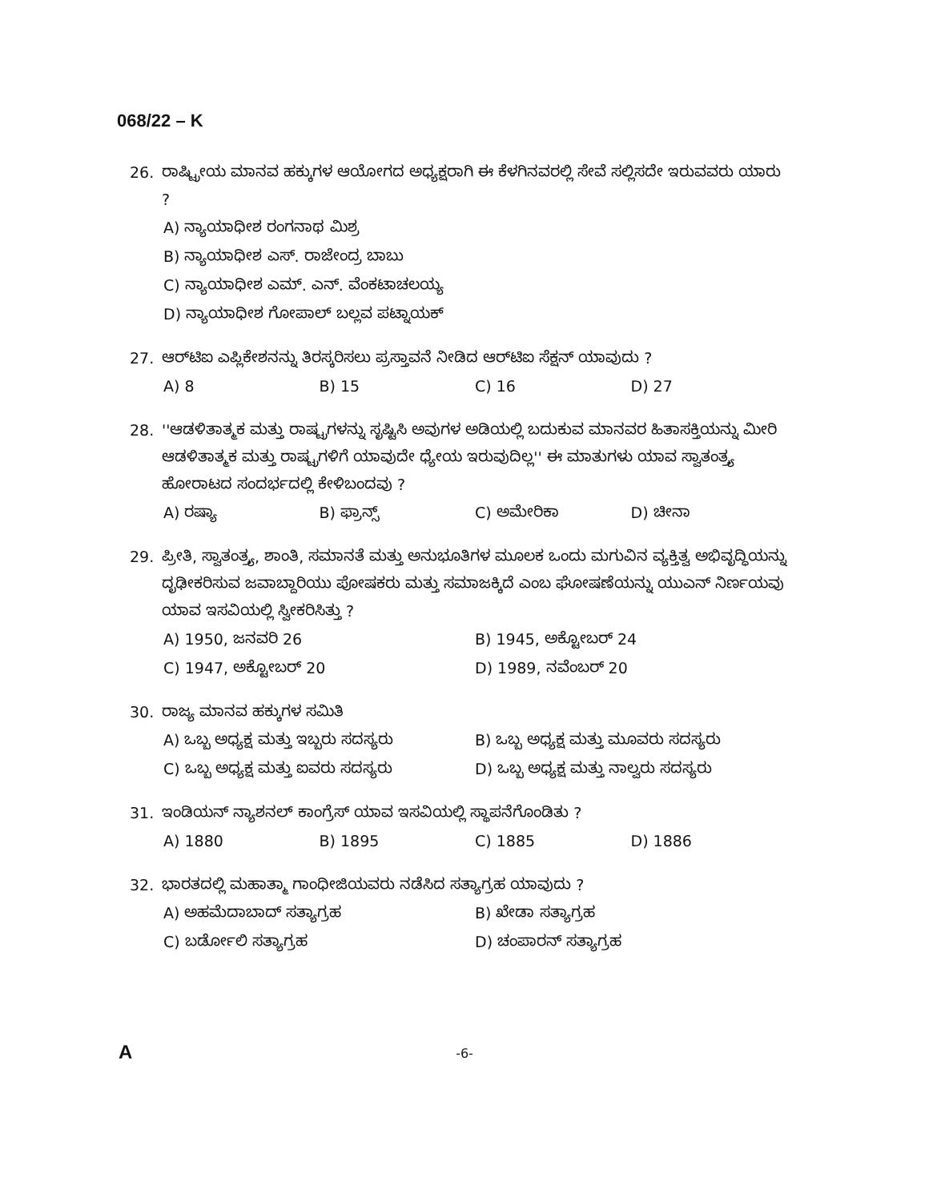068/22 – K
26. ರಾಷ್ಟ್ರೀಯ ಮಾನವ ಹಕ್ಕುಗಳ ಆಯೋಗದ ಅಧ್ಯಕ್ಷರಾಗಿ ಈ ಕೆಳಗಿನವರಲ್ಲಿ ಸೇವೆ ಸಲ್ಲಿಸದೇ ಇರುವವರು ಯಾರು ?
A) ನ್ಯಾಯಾಧೀಶ ರಂಗನಾಥ ಮಿಶ್ರ
B) ನ್ಯಾಯಾಧೀಶ ಎಸ್. ರಾಜೇಂದ್ರ ಬಾಬು
C) ನ್ಯಾಯಾಧೀಶ ಎಮ್. ಎನ್. ವೆಂಕಟಾಚಲಯ್ಯ
D) ನ್ಯಾಯಾಧೀಶ ಗೋಪಾಲ್ ಬಲ್ಲವ ಪಟ್ನಾಯಕ್
27. ಆರ್‌ಟಿಐ ಎಪ್ಲಿಕೇಶನನ್ನು ತಿರಸ್ಕರಿಸಲು ಪ್ರಸ್ತಾವನೆ ನೀಡಿದ ಆರ್‌ಟಿಐ ಸೆಕ್ಷನ್ ಯಾವುದು ?
A) 8 B) 15 C) 16 D) 27
28. ''ಆಡಳಿತಾತ್ಮಕ ಮತ್ತು ರಾಷ್ಟ್ರಗಳನ್ನು ಸೃಷ್ಟಿಸಿ ಅವುಗಳ ಅಡಿಯಲ್ಲಿ ಬದುಕುವ ಮಾನವರ ಹಿತಾಸಕ್ತಿಯನ್ನು ಮೀರಿ ಆಡಳಿತಾತ್ಮಕ ಮತ್ತು ರಾಷ್ಟ್ರಗಳಿಗೆ ಯಾವುದೇ ಧ್ಯೇಯ ಇರುವುದಿಲ್ಲ'' ಈ ಮಾತುಗಳು ಯಾವ ಸ್ವಾತಂತ್ರ್ಯ ಹೋರಾಟದ ಸಂದರ್ಭದಲ್ಲಿ ಕೇಳಿಬಂದವು ?
A) ರಷ್ಯಾ B) ಫ್ರಾನ್ಸ್ C) ಅಮೇರಿಕಾ D) ಚೀನಾ
29. ಪ್ರೀತಿ, ಸ್ವಾತಂತ್ರ್ಯ, ಶಾಂತಿ, ಸಮಾನತೆ ಮತ್ತು ಅನುಭೂತಿಗಳ ಮೂಲಕ ಒಂದು ಮಗುವಿನ ವ್ಯಕ್ತಿತ್ವ ಅಭಿವೃದ್ಧಿಯನ್ನು ದೃಢೀಕರಿಸುವ ಜವಾಬ್ದಾರಿಯು ಪೋಷಕರು ಮತ್ತು ಸಮಾಜಕ್ಕಿದೆ ಎಂಬ ಘೋಷಣೆಯನ್ನು ಯುಎನ್ ನಿರ್ಣಯವು ಯಾವ ಇಸವಿಯಲ್ಲಿ ಸ್ವೀಕರಿಸಿತ್ತು ?
A) 1950, ಜನವರಿ 26 B) 1945, ಅಕ್ಟೋಬರ್ 24
C) 1947, ಅಕ್ಟೋಬರ್ 20 D) 1989, ನವೆಂಬರ್ 20
30. ರಾಜ್ಯ ಮಾನವ ಹಕ್ಕುಗಳ ಸಮಿತಿ
A) ಒಬ್ಬ ಅಧ್ಯಕ್ಷ ಮತ್ತು ಇಬ್ಬರು ಸದಸ್ಯರು B) ಒಬ್ಬ ಅಧ್ಯಕ್ಷ ಮತ್ತು ಮೂವರು ಸದಸ್ಯರು
C) ಒಬ್ಬ ಅಧ್ಯಕ್ಷ ಮತ್ತು ಐವರು ಸದಸ್ಯರು D) ಒಬ್ಬ ಅಧ್ಯಕ್ಷ ಮತ್ತು ನಾಲ್ವರು ಸದಸ್ಯರು
31. ಇಂಡಿಯನ್ ನ್ಯಾಶನಲ್ ಕಾಂಗ್ರೆಸ್ ಯಾವ ಇಸವಿಯಲ್ಲಿ ಸ್ಥಾಪನೆಗೊಂಡಿತು ?
A) 1880 B) 1895 C) 1885 D) 1886
32. ಭಾರತದಲ್ಲಿ ಮಹಾತ್ಮಾ ಗಾಂಧೀಜಿಯವರು ನಡೆಸಿದ ಸತ್ಯಾಗ್ರಹ ಯಾವುದು ?
A) ಅಹಮೆದಾಬಾದ್ ಸತ್ಯಾಗ್ರಹ B) ಖೇಡಾ ಸತ್ಯಾಗ್ರಹ
C) ಬರ್ಡೋಲಿ ಸತ್ಯಾಗ್ರಹ D) ಚಂಪಾರನ್ ಸತ್ಯಾಗ್ರಹ
A
-6-